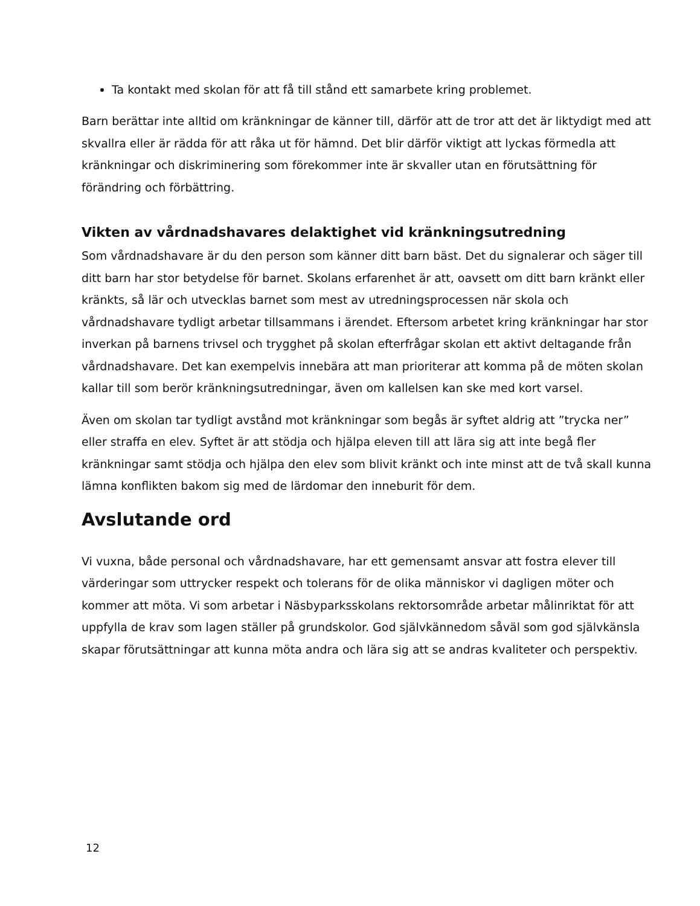Ta kontakt med skolan för att få till stånd ett samarbete kring problemet.
Barn berättar inte alltid om kränkningar de känner till, därför att de tror att det är liktydigt med att skvallra eller är rädda för att råka ut för hämnd. Det blir därför viktigt att lyckas förmedla att kränkningar och diskriminering som förekommer inte är skvaller utan en förutsättning för förändring och förbättring.
Vikten av vårdnadshavares delaktighet vid kränkningsutredning
Som vårdnadshavare är du den person som känner ditt barn bäst. Det du signalerar och säger till ditt barn har stor betydelse för barnet. Skolans erfarenhet är att, oavsett om ditt barn kränkt eller kränkts, så lär och utvecklas barnet som mest av utredningsprocessen när skola och vårdnadshavare tydligt arbetar tillsammans i ärendet. Eftersom arbetet kring kränkningar har stor inverkan på barnens trivsel och trygghet på skolan efterfrågar skolan ett aktivt deltagande från vårdnadshavare. Det kan exempelvis innebära att man prioriterar att komma på de möten skolan kallar till som berör kränkningsutredningar, även om kallelsen kan ske med kort varsel.
Även om skolan tar tydligt avstånd mot kränkningar som begås är syftet aldrig att ”trycka ner” eller straffa en elev. Syftet är att stödja och hjälpa eleven till att lära sig att inte begå fler kränkningar samt stödja och hjälpa den elev som blivit kränkt och inte minst att de två skall kunna lämna konflikten bakom sig med de lärdomar den inneburit för dem.
Avslutande ord
Vi vuxna, både personal och vårdnadshavare, har ett gemensamt ansvar att fostra elever till värderingar som uttrycker respekt och tolerans för de olika människor vi dagligen möter och kommer att möta. Vi som arbetar i Näsbyparksskolans rektorsområde arbetar målinriktat för att uppfylla de krav som lagen ställer på grundskolor. God självkännedom såväl som god självkänsla skapar förutsättningar att kunna möta andra och lära sig att se andras kvaliteter och perspektiv.
12